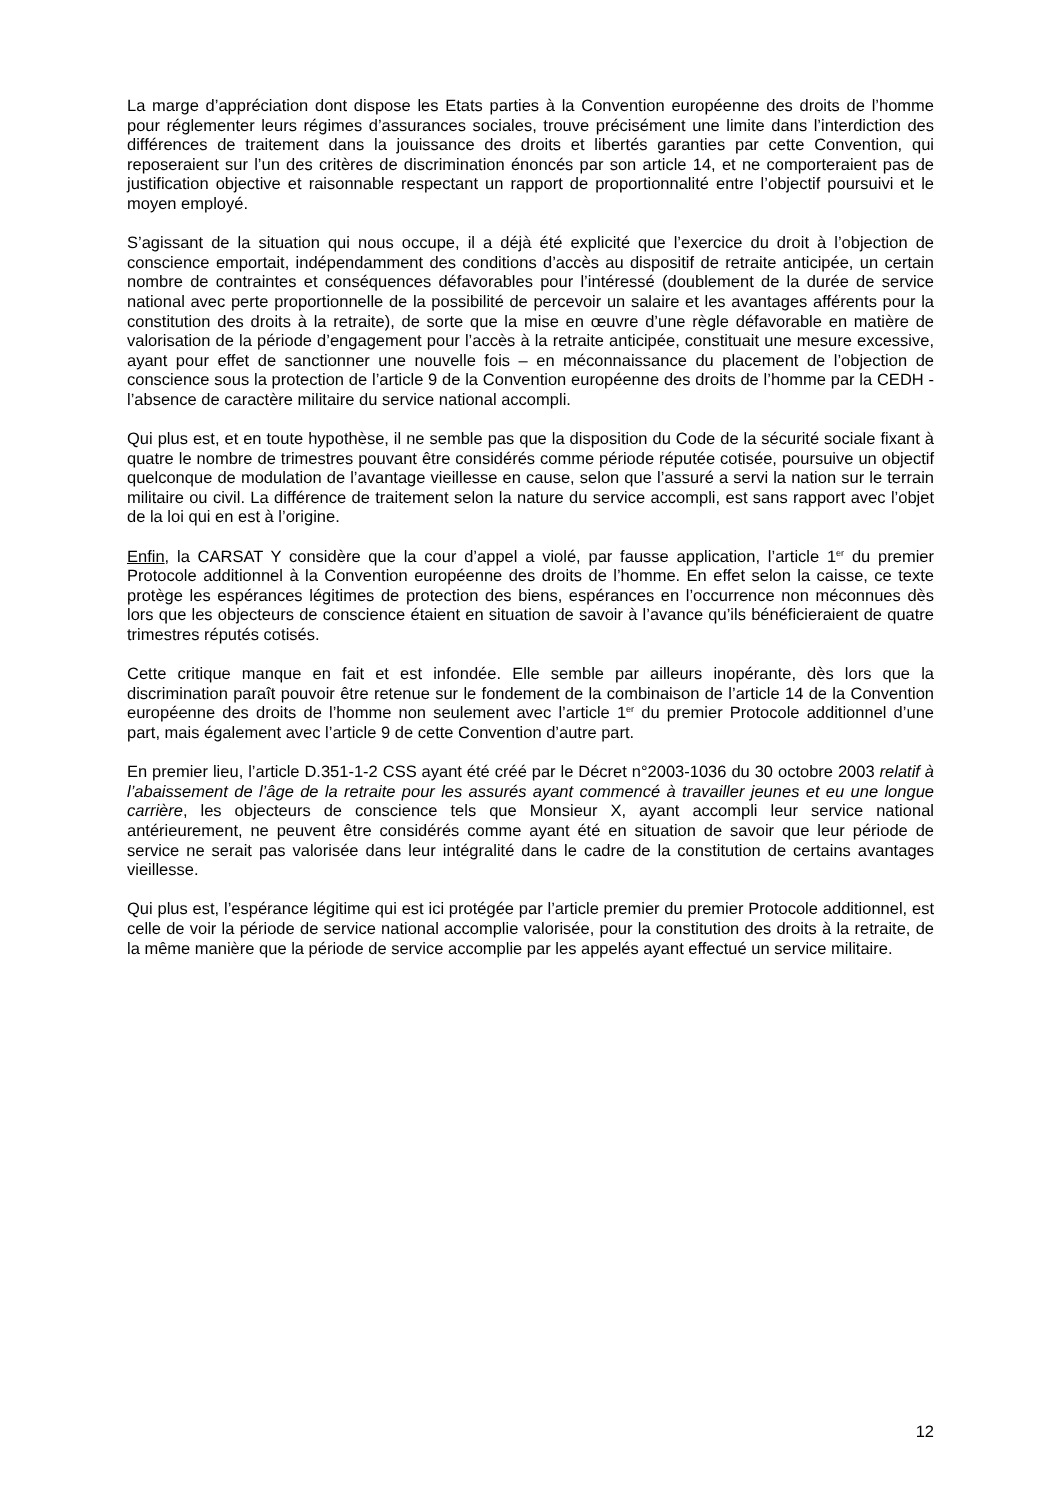La marge d’appréciation dont dispose les Etats parties à la Convention européenne des droits de l’homme pour réglementer leurs régimes d’assurances sociales, trouve précisément une limite dans l’interdiction des différences de traitement dans la jouissance des droits et libertés garanties par cette Convention, qui reposeraient sur l’un des critères de discrimination énoncés par son article 14, et ne comporteraient pas de justification objective et raisonnable respectant un rapport de proportionnalité entre l’objectif poursuivi et le moyen employé.
S’agissant de la situation qui nous occupe, il a déjà été explicité que l’exercice du droit à l’objection de conscience emportait, indépendamment des conditions d’accès au dispositif de retraite anticipée, un certain nombre de contraintes et conséquences défavorables pour l’intéressé (doublement de la durée de service national avec perte proportionnelle de la possibilité de percevoir un salaire et les avantages afférents pour la constitution des droits à la retraite), de sorte que la mise en œuvre d’une règle défavorable en matière de valorisation de la période d’engagement pour l’accès à la retraite anticipée, constituait une mesure excessive, ayant pour effet de sanctionner une nouvelle fois – en méconnaissance du placement de l’objection de conscience sous la protection de l’article 9 de la Convention européenne des droits de l’homme par la CEDH - l’absence de caractère militaire du service national accompli.
Qui plus est, et en toute hypothèse, il ne semble pas que la disposition du Code de la sécurité sociale fixant à quatre le nombre de trimestres pouvant être considérés comme période réputée cotisée, poursuive un objectif quelconque de modulation de l’avantage vieillesse en cause, selon que l’assuré a servi la nation sur le terrain militaire ou civil. La différence de traitement selon la nature du service accompli, est sans rapport avec l’objet de la loi qui en est à l’origine.
Enfin, la CARSAT Y considère que la cour d’appel a violé, par fausse application, l’article 1<sup>er</sup> du premier Protocole additionnel à la Convention européenne des droits de l’homme. En effet selon la caisse, ce texte protège les espérances légitimes de protection des biens, espérances en l’occurrence non méconnues dès lors que les objecteurs de conscience étaient en situation de savoir à l’avance qu’ils bénéficieraient de quatre trimestres réputés cotisés.
Cette critique manque en fait et est infondée. Elle semble par ailleurs inopérante, dès lors que la discrimination paraît pouvoir être retenue sur le fondement de la combinaison de l’article 14 de la Convention européenne des droits de l’homme non seulement avec l’article 1<sup>er</sup> du premier Protocole additionnel d’une part, mais également avec l’article 9 de cette Convention d’autre part.
En premier lieu, l’article D.351-1-2 CSS ayant été créé par le Décret n°2003-1036 du 30 octobre 2003 relatif à l’abaissement de l’âge de la retraite pour les assurés ayant commencé à travailler jeunes et eu une longue carrière, les objecteurs de conscience tels que Monsieur X, ayant accompli leur service national antérieurement, ne peuvent être considérés comme ayant été en situation de savoir que leur période de service ne serait pas valorisée dans leur intégralité dans le cadre de la constitution de certains avantages vieillesse.
Qui plus est, l’espérance légitime qui est ici protégée par l’article premier du premier Protocole additionnel, est celle de voir la période de service national accomplie valorisée, pour la constitution des droits à la retraite, de la même manière que la période de service accomplie par les appelés ayant effectué un service militaire.
12